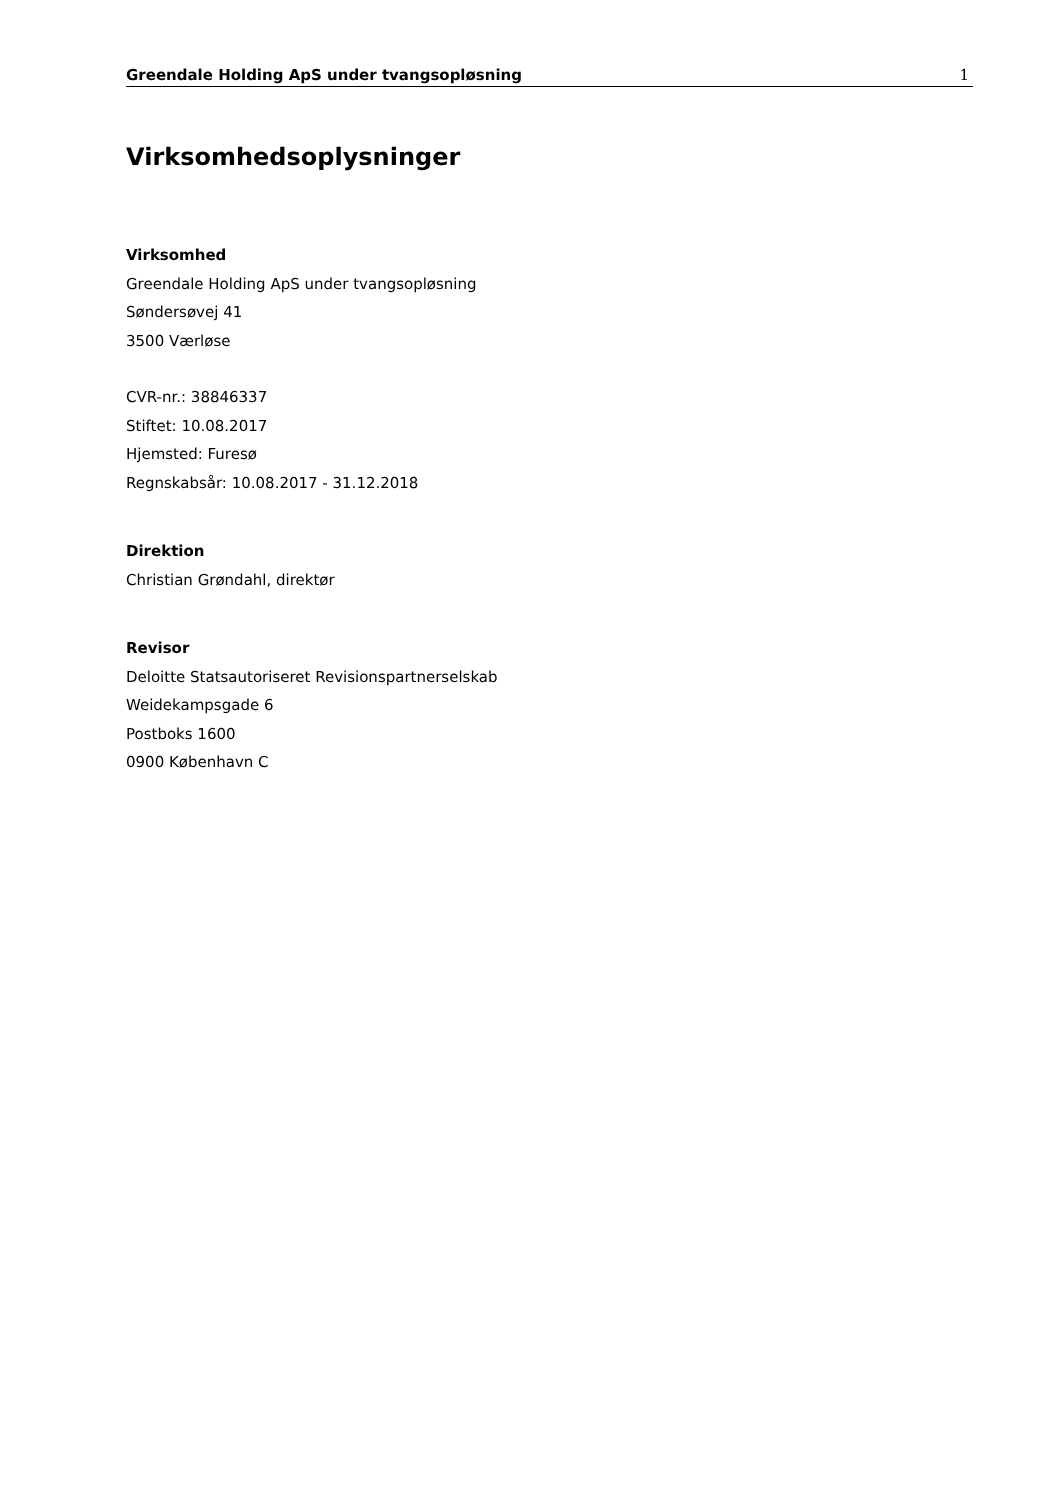Greendale Holding ApS under tvangsopløsning 1
Virksomhedsoplysninger
Virksomhed
Greendale Holding ApS under tvangsopløsning
Søndersøvej 41
3500 Værløse
CVR-nr.: 38846337
Stiftet: 10.08.2017
Hjemsted: Furesø
Regnskabsår: 10.08.2017 - 31.12.2018
Direktion
Christian Grøndahl, direktør
Revisor
Deloitte Statsautoriseret Revisionspartnerselskab
Weidekampsgade 6
Postboks 1600
0900 København C